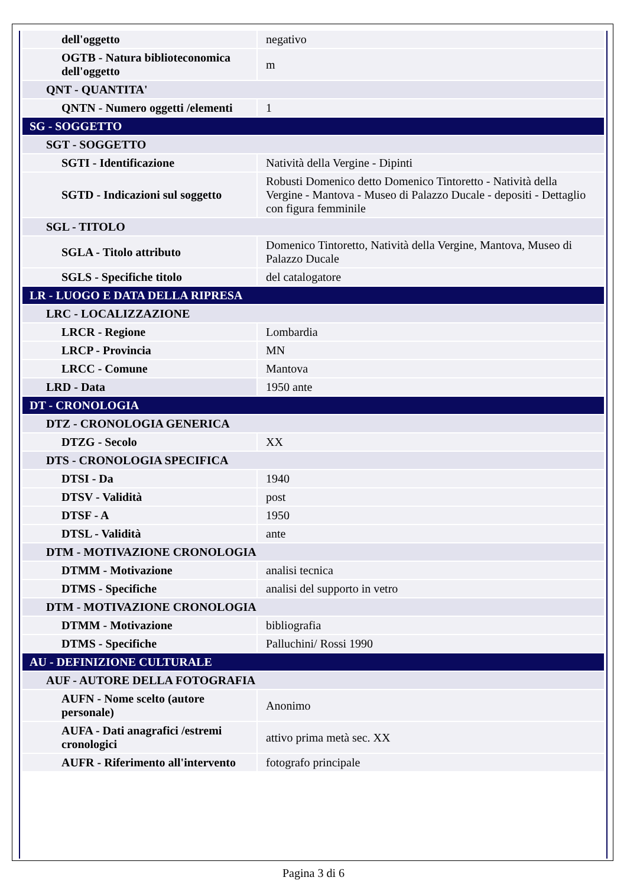| dell'oggetto | negativo |
| OGTB - Natura biblioteconomica dell'oggetto | m |
| QNT - QUANTITA' | |
| QNTN - Numero oggetti /elementi | 1 |
| SG - SOGGETTO | |
| SGT - SOGGETTO | |
| SGTI - Identificazione | Natività della Vergine - Dipinti |
| SGTD - Indicazioni sul soggetto | Robusti Domenico detto Domenico Tintoretto - Natività della Vergine - Mantova - Museo di Palazzo Ducale - depositi - Dettaglio con figura femminile |
| SGL - TITOLO | |
| SGLA - Titolo attributo | Domenico Tintoretto, Natività della Vergine, Mantova, Museo di Palazzo Ducale |
| SGLS - Specifiche titolo | del catalogatore |
| LR - LUOGO E DATA DELLA RIPRESA | |
| LRC - LOCALIZZAZIONE | |
| LRCR - Regione | Lombardia |
| LRCP - Provincia | MN |
| LRCC - Comune | Mantova |
| LRD - Data | 1950 ante |
| DT - CRONOLOGIA | |
| DTZ - CRONOLOGIA GENERICA | |
| DTZG - Secolo | XX |
| DTS - CRONOLOGIA SPECIFICA | |
| DTSI - Da | 1940 |
| DTSV - Validità | post |
| DTSF - A | 1950 |
| DTSL - Validità | ante |
| DTM - MOTIVAZIONE CRONOLOGIA | |
| DTMM - Motivazione | analisi tecnica |
| DTMS - Specifiche | analisi del supporto in vetro |
| DTM - MOTIVAZIONE CRONOLOGIA | |
| DTMM - Motivazione | bibliografia |
| DTMS - Specifiche | Palluchini/ Rossi 1990 |
| AU - DEFINIZIONE CULTURALE | |
| AUF - AUTORE DELLA FOTOGRAFIA | |
| AUFN - Nome scelto (autore personale) | Anonimo |
| AUFA - Dati anagrafici /estremi cronologici | attivo prima metà sec. XX |
| AUFR - Riferimento all'intervento | fotografo principale |
Pagina 3 di 6